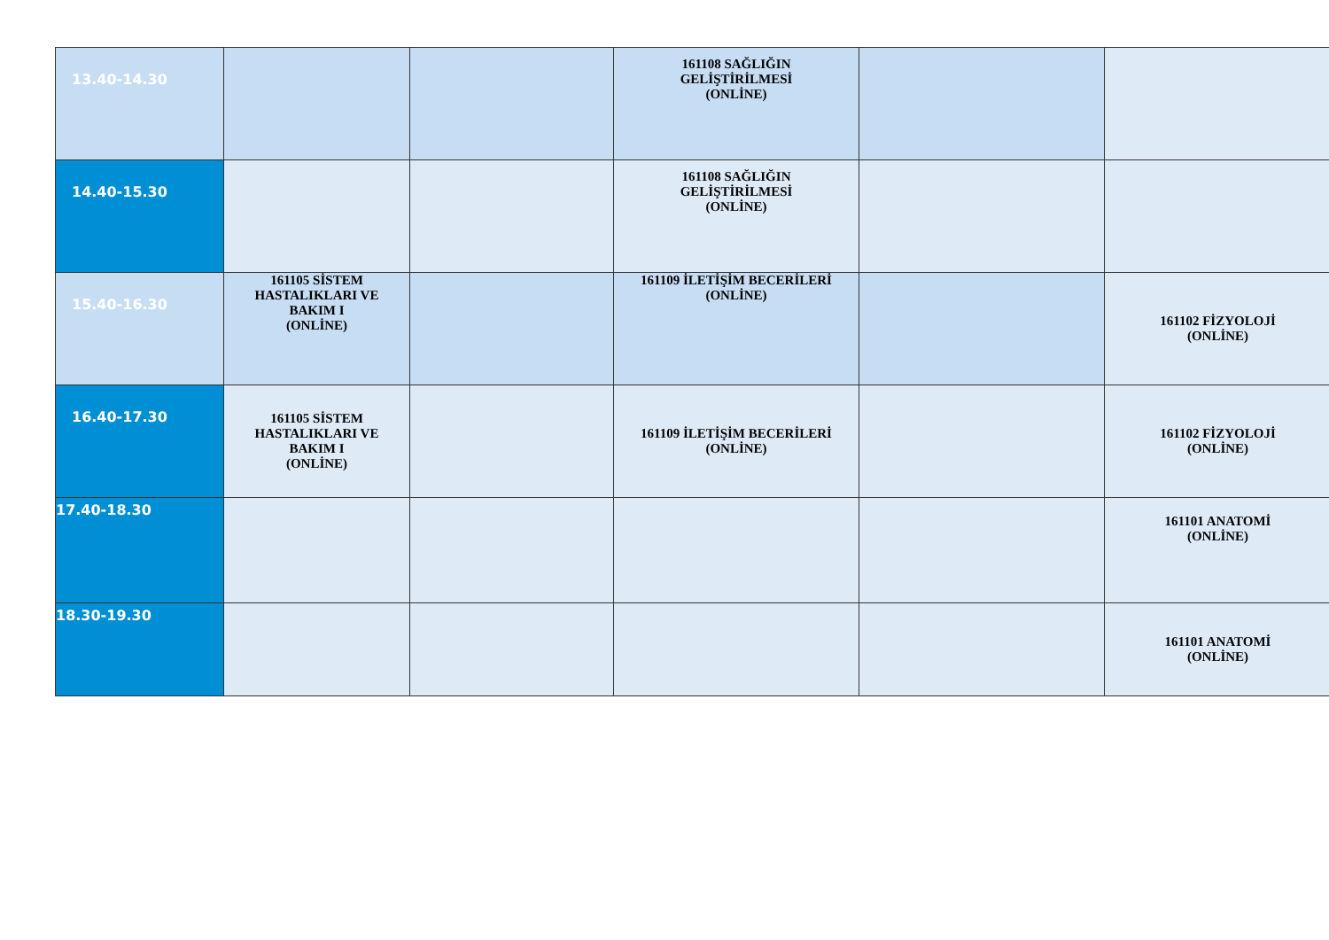| 13.40-14.30 | | | 161108 SAĞLIĞIN GELİŞTİRİLMESİ (ONLİNE) | | |
| 14.40-15.30 | | | 161108 SAĞLIĞIN GELİŞTİRİLMESİ (ONLİNE) | | |
| 15.40-16.30 | 161105 SİSTEM HASTALIKLARI VE BAKIM I (ONLİNE) | | 161109 İLETİŞİM BECERİLERİ (ONLİNE) | | 161102 FİZYOLOJİ (ONLİNE) |
| 16.40-17.30 | 161105 SİSTEM HASTALIKLARI VE BAKIM I (ONLİNE) | | 161109 İLETİŞİM BECERİLERİ (ONLİNE) | | 161102 FİZYOLOJİ (ONLİNE) |
| 17.40-18.30 | | | | | 161101 ANATOMİ (ONLİNE) |
| 18.30-19.30 | | | | | 161101 ANATOMİ (ONLİNE) |